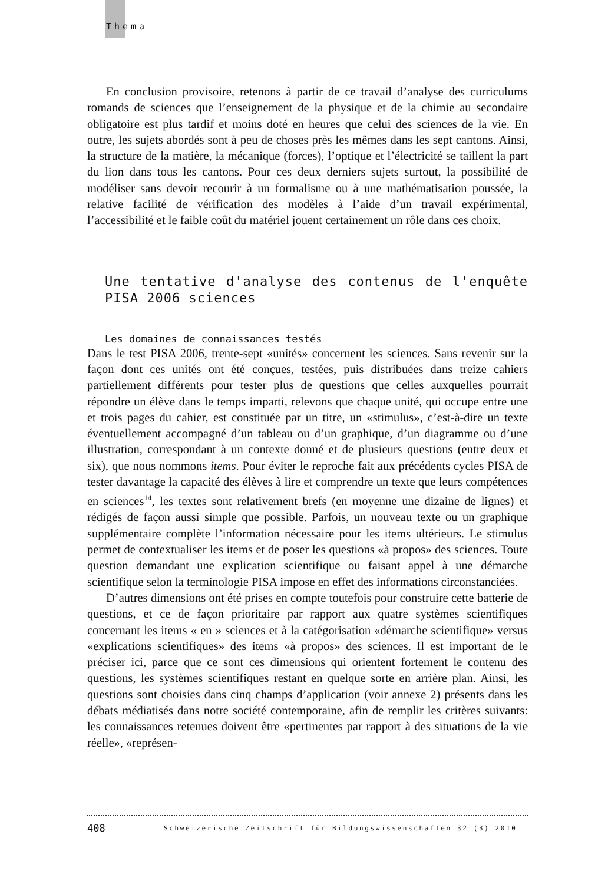Thema
En conclusion provisoire, retenons à partir de ce travail d’analyse des curriculums romands de sciences que l’enseignement de la physique et de la chimie au secondaire obligatoire est plus tardif et moins doté en heures que celui des sciences de la vie. En outre, les sujets abordés sont à peu de choses près les mêmes dans les sept cantons. Ainsi, la structure de la matière, la mécanique (forces), l’optique et l’électricité se taillent la part du lion dans tous les cantons. Pour ces deux derniers sujets surtout, la possibilité de modéliser sans devoir recourir à un formalisme ou à une mathématisation poussée, la relative facilité de vérification des modèles à l’aide d’un travail expérimental, l’accessibilité et le faible coût du matériel jouent certainement un rôle dans ces choix.
Une tentative d'analyse des contenus de l'enquête PISA 2006 sciences
Les domaines de connaissances testés
Dans le test PISA 2006, trente-sept «unités» concernent les sciences. Sans revenir sur la façon dont ces unités ont été conçues, testées, puis distribuées dans treize cahiers partiellement différents pour tester plus de questions que celles auxquelles pourrait répondre un élève dans le temps imparti, relevons que chaque unité, qui occupe entre une et trois pages du cahier, est constituée par un titre, un «stimulus», c’est-à-dire un texte éventuellement accompagné d’un tableau ou d’un graphique, d’un diagramme ou d’une illustration, correspondant à un contexte donné et de plusieurs questions (entre deux et six), que nous nommons items. Pour éviter le reproche fait aux précédents cycles PISA de tester davantage la capacité des élèves à lire et comprendre un texte que leurs compétences en sciences<sup>14</sup>, les textes sont relativement brefs (en moyenne une dizaine de lignes) et rédigés de façon aussi simple que possible. Parfois, un nouveau texte ou un graphique supplémentaire complète l’information nécessaire pour les items ultérieurs. Le stimulus permet de contextualiser les items et de poser les questions «à propos» des sciences. Toute question demandant une explication scientifique ou faisant appel à une démarche scientifique selon la terminologie PISA impose en effet des informations circonstanciées.
D’autres dimensions ont été prises en compte toutefois pour construire cette batterie de questions, et ce de façon prioritaire par rapport aux quatre systèmes scientifiques concernant les items « en » sciences et à la catégorisation «démarche scientifique» versus «explications scientifiques» des items «à propos» des sciences. Il est important de le préciser ici, parce que ce sont ces dimensions qui orientent fortement le contenu des questions, les systèmes scientifiques restant en quelque sorte en arrière plan. Ainsi, les questions sont choisies dans cinq champs d’application (voir annexe 2) présents dans les débats médiatisés dans notre société contemporaine, afin de remplir les critères suivants: les connaissances retenues doivent être «pertinentes par rapport à des situations de la vie réelle», «représen-
408 Schweizerische Zeitschrift für Bildungswissenschaften 32 (3) 2010